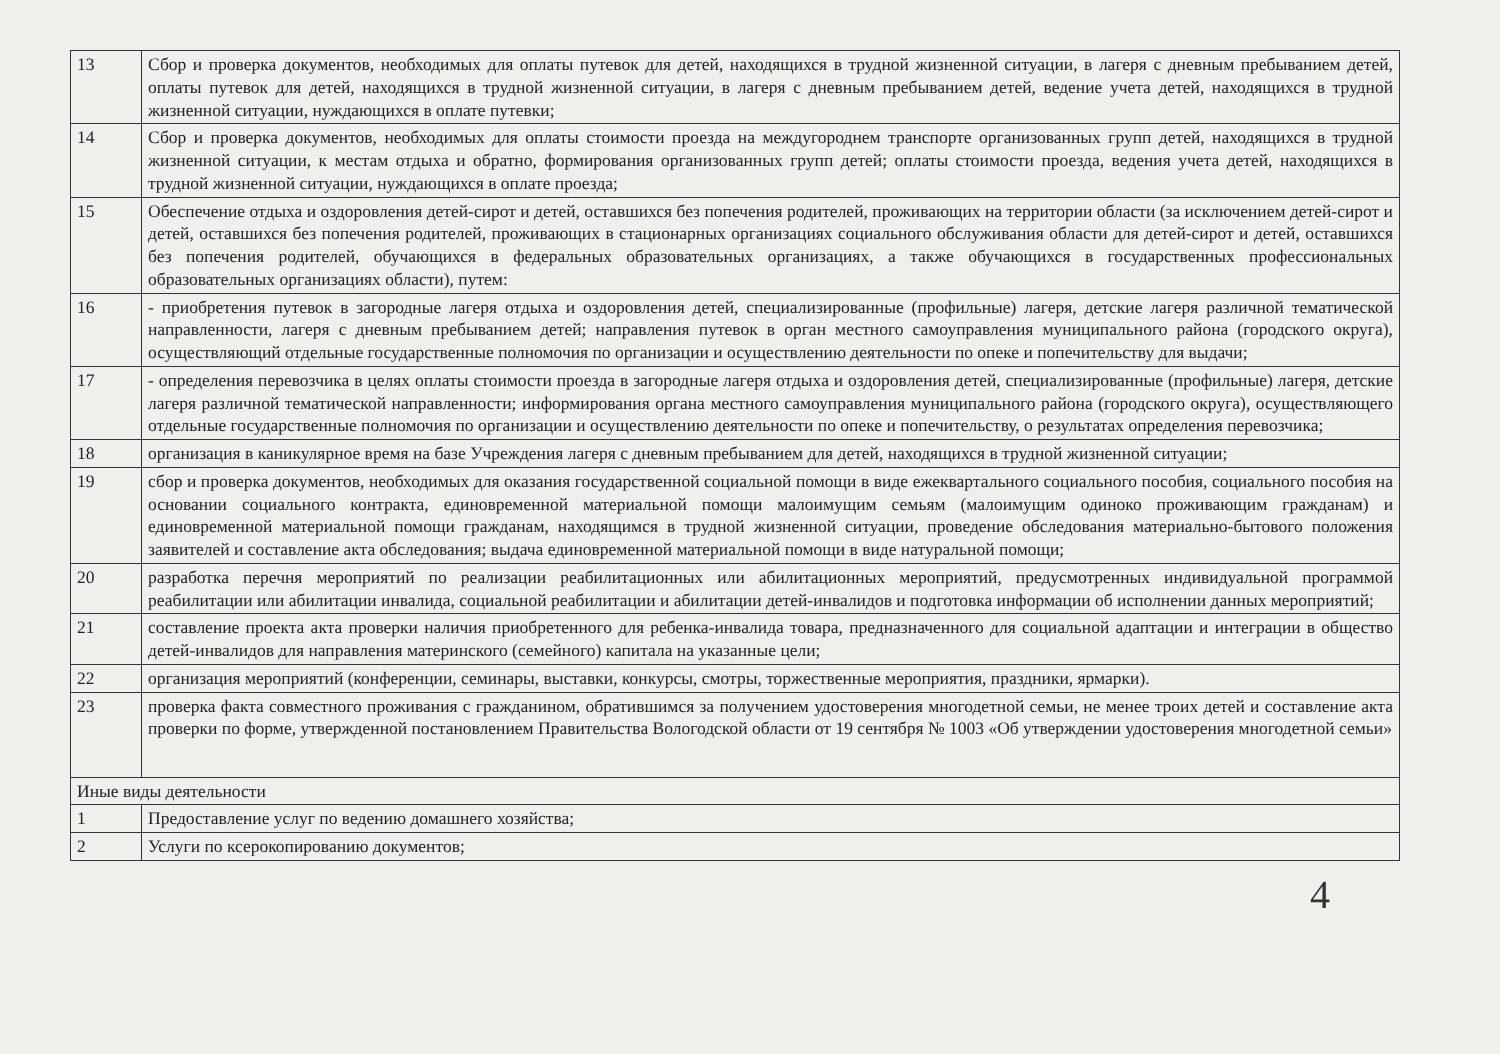| 13 | Сбор и проверка документов, необходимых для оплаты путевок для детей, находящихся в трудной жизненной ситуации, в лагеря с дневным пребыванием детей, оплаты путевок для детей, находящихся в трудной жизненной ситуации, в лагеря с дневным пребыванием детей, ведение учета детей, находящихся в трудной жизненной ситуации, нуждающихся в оплате путевки; |
| 14 | Сбор и проверка документов, необходимых для оплаты стоимости проезда на междугороднем транспорте организованных групп детей, находящихся в трудной жизненной ситуации, к местам отдыха и обратно, формирования организованных групп детей; оплаты стоимости проезда, ведения учета детей, находящихся в трудной жизненной ситуации, нуждающихся в оплате проезда; |
| 15 | Обеспечение отдыха и оздоровления детей-сирот и детей, оставшихся без попечения родителей, проживающих на территории области (за исключением детей-сирот и детей, оставшихся без попечения родителей, проживающих в стационарных организациях социального обслуживания области для детей-сирот и детей, оставшихся без попечения родителей, обучающихся в федеральных образовательных организациях, а также обучающихся в государственных профессиональных образовательных организациях области), путем: |
| 16 | - приобретения путевок в загородные лагеря отдыха и оздоровления детей, специализированные (профильные) лагеря, детские лагеря различной тематической направленности, лагеря с дневным пребыванием детей; направления путевок в орган местного самоуправления муниципального района (городского округа), осуществляющий отдельные государственные полномочия по организации и осуществлению деятельности по опеке и попечительству для выдачи; |
| 17 | - определения перевозчика в целях оплаты стоимости проезда в загородные лагеря отдыха и оздоровления детей, специализированные (профильные) лагеря, детские лагеря различной тематической направленности; информирования органа местного самоуправления муниципального района (городского округа), осуществляющего отдельные государственные полномочия по организации и осуществлению деятельности по опеке и попечительству, о результатах определения перевозчика; |
| 18 | организация в каникулярное время на базе Учреждения лагеря с дневным пребыванием для детей, находящихся в трудной жизненной ситуации; |
| 19 | сбор и проверка документов, необходимых для оказания государственной социальной помощи в виде ежеквартального социального пособия, социального пособия на основании социального контракта, единовременной материальной помощи малоимущим семьям (малоимущим одиноко проживающим гражданам) и единовременной материальной помощи гражданам, находящимся в трудной жизненной ситуации, проведение обследования материально-бытового положения заявителей и составление акта обследования; выдача единовременной материальной помощи в виде натуральной помощи; |
| 20 | разработка перечня мероприятий по реализации реабилитационных или абилитационных мероприятий, предусмотренных индивидуальной программой реабилитации или абилитации инвалида, социальной реабилитации и абилитации детей-инвалидов и подготовка информации об исполнении данных мероприятий; |
| 21 | составление проекта акта проверки наличия приобретенного для ребенка-инвалида товара, предназначенного для социальной адаптации и интеграции в общество детей-инвалидов для направления материнского (семейного) капитала на указанные цели; |
| 22 | организация мероприятий (конференции, семинары, выставки, конкурсы, смотры, торжественные мероприятия, праздники, ярмарки). |
| 23 | проверка факта совместного проживания с гражданином, обратившимся за получением удостоверения многодетной семьи, не менее троих детей и составление акта проверки по форме, утвержденной постановлением Правительства Вологодской области от 19 сентября № 1003 «Об утверждении удостоверения многодетной семьи» |
| Иные виды деятельности | |
| 1 | Предоставление услуг по ведению домашнего хозяйства; |
| 2 | Услуги по ксерокопированию документов; |
4